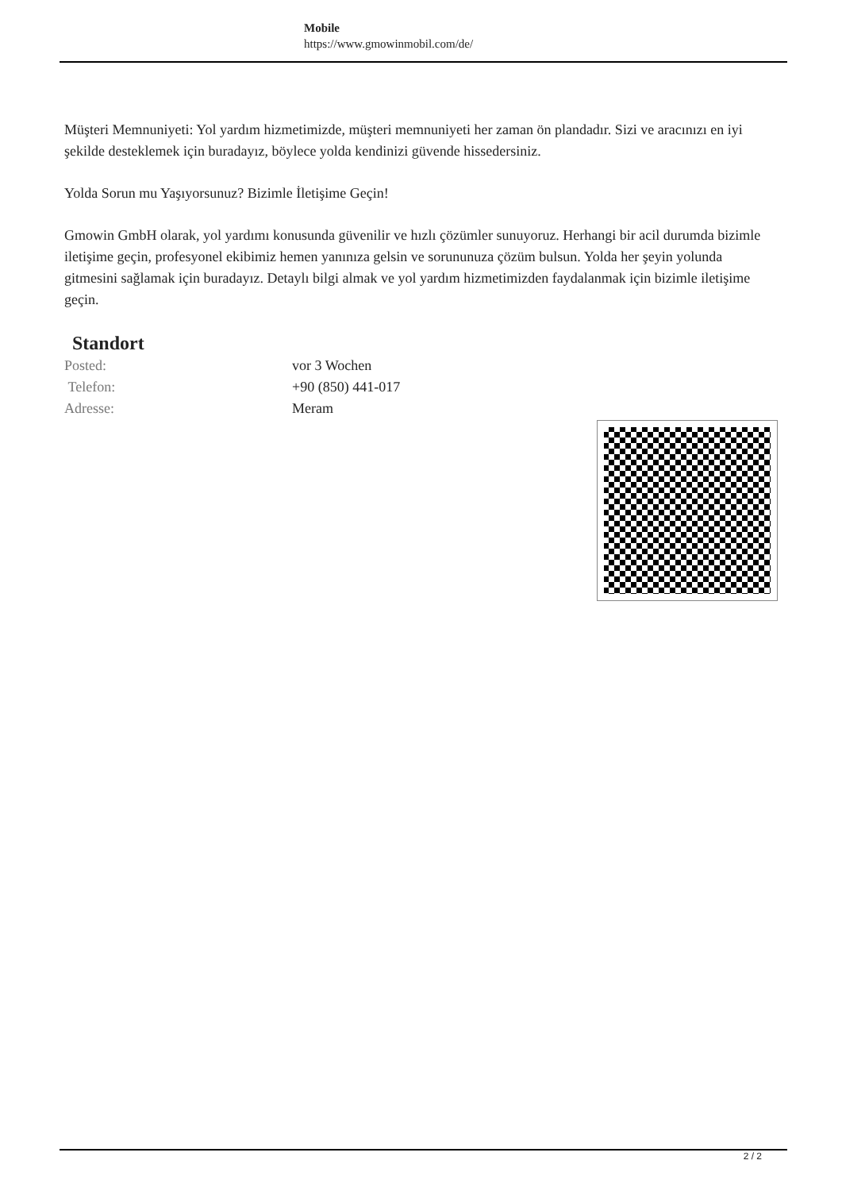Mobile
https://www.gmowinmobil.com/de/
Müşteri Memnuniyeti: Yol yardım hizmetimizde, müşteri memnuniyeti her zaman ön plandadır. Sizi ve aracınızı en iyi şekilde desteklemek için buradayız, böylece yolda kendinizi güvende hissedersiniz.
Yolda Sorun mu Yaşıyorsunuz? Bizimle İletişime Geçin!
Gmowin GmbH olarak, yol yardımı konusunda güvenilir ve hızlı çözümler sunuyoruz. Herhangi bir acil durumda bizimle iletişime geçin, profesyonel ekibimiz hemen yanınıza gelsin ve sorununuza çözüm bulsun. Yolda her şeyin yolunda gitmesini sağlamak için buradayız. Detaylı bilgi almak ve yol yardım hizmetimizden faydalanmak için bizimle iletişime geçin.
Standort
| Posted: | vor 3 Wochen |
| Telefon: | +90 (850) 441-017 |
| Adresse: | Meram |
2 / 2